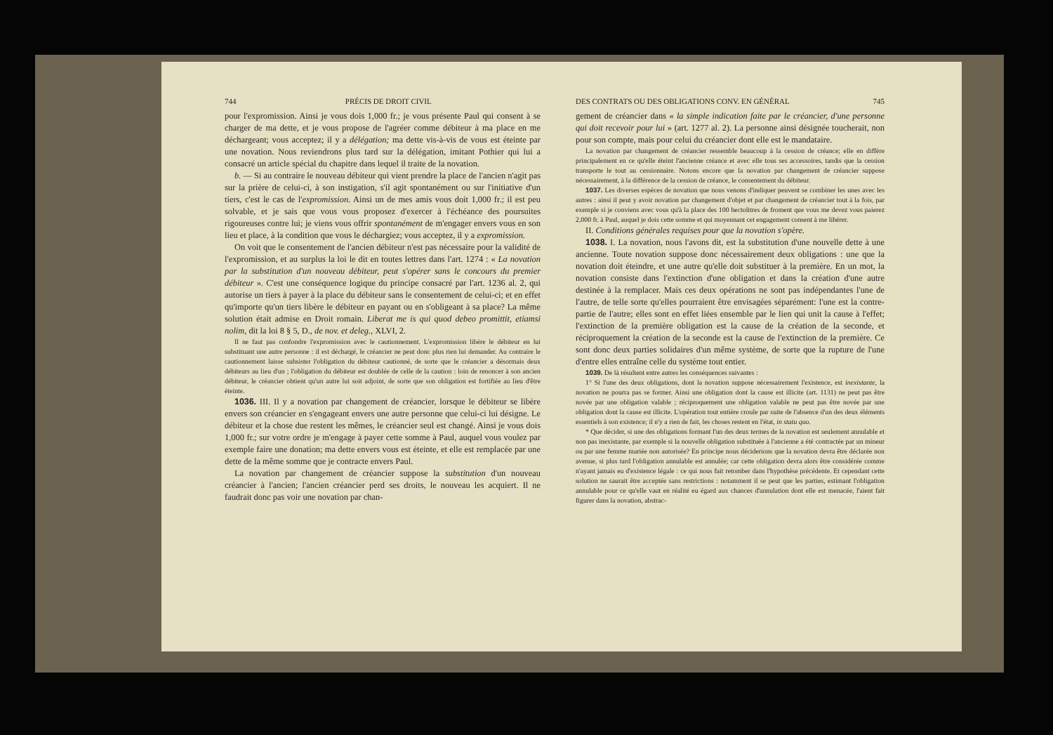744 PRÉCIS DE DROIT CIVIL
pour l'expromission. Ainsi je vous dois 1,000 fr.; je vous présente Paul qui consent à se charger de ma dette, et je vous propose de l'agréer comme débiteur à ma place en me déchargeant; vous acceptez; il y a délégation; ma dette vis-à-vis de vous est éteinte par une novation. Nous reviendrons plus tard sur la délégation, imitant Pothier qui lui a consacré un article spécial du chapitre dans lequel il traite de la novation.
b. — Si au contraire le nouveau débiteur qui vient prendre la place de l'ancien n'agit pas sur la prière de celui-ci, à son instigation, s'il agit spontanément ou sur l'initiative d'un tiers, c'est le cas de l'expromission. Ainsi un de mes amis vous doit 1,000 fr.; il est peu solvable, et je sais que vous vous proposez d'exercer à l'échéance des poursuites rigoureuses contre lui; je viens vous offrir spontanément de m'engager envers vous en son lieu et place, à la condition que vous le déchargiez; vous acceptez, il y a expromission.
On voit que le consentement de l'ancien débiteur n'est pas nécessaire pour la validité de l'expromission, et au surplus la loi le dit en toutes lettres dans l'art. 1274 : « La novation par la substitution d'un nouveau débiteur, peut s'opérer sans le concours du premier débiteur ». C'est une conséquence logique du principe consacré par l'art. 1236 al. 2, qui autorise un tiers à payer à la place du débiteur sans le consentement de celui-ci; et en effet qu'importe qu'un tiers libère le débiteur en payant ou en s'obligeant à sa place? La même solution était admise en Droit romain. Liberat me is qui quod debeo promittit, etiamsi nolim, dit la loi 8 § 5, D., de nov. et deleg., XLVI, 2.
Il ne faut pas confondre l'expromission avec le cautionnement. L'expromission libère le débiteur en lui substituant une autre personne : il est déchargé, le créancier ne peut donc plus rien lui demander. Au contraire le cautionnement laisse subsister l'obligation du débiteur cautionné, de sorte que le créancier a désormais deux débiteurs au lieu d'un ; l'obligation du débiteur est doublée de celle de la caution : loin de renoncer à son ancien débiteur, le créancier obtient qu'un autre lui soit adjoint, de sorte que son obligation est fortifiée au lieu d'être éteinte.
1036. III. Il y a novation par changement de créancier, lorsque le débiteur se libère envers son créancier en s'engageant envers une autre personne que celui-ci lui désigne. Le débiteur et la chose due restent les mêmes, le créancier seul est changé. Ainsi je vous dois 1,000 fr.; sur votre ordre je m'engage à payer cette somme à Paul, auquel vous voulez par exemple faire une donation; ma dette envers vous est éteinte, et elle est remplacée par une dette de la même somme que je contracte envers Paul.
La novation par changement de créancier suppose la substitution d'un nouveau créancier à l'ancien; l'ancien créancier perd ses droits, le nouveau les acquiert. Il ne faudrait donc pas voir une novation par chan-
DES CONTRATS OU DES OBLIGATIONS CONV. EN GÉNÉRAL 745
gement de créancier dans « la simple indication faite par le créancier, d'une personne qui doit recevoir pour lui » (art. 1277 al. 2). La personne ainsi désignée toucherait, non pour son compte, mais pour celui du créancier dont elle est le mandataire.
La novation par changement de créancier ressemble beaucoup à la cession de créance; elle en diffère principalement en ce qu'elle éteint l'ancienne créance et avec elle tous ses accessoires, tandis que la cession transporte le tout au cessionnaire. Notons encore que la novation par changement de créancier suppose nécessairement, à la différence de la cession de créance, le consentement du débiteur.
1037. Les diverses espèces de novation que nous venons d'indiquer peuvent se combiner les unes avec les autres : ainsi il peut y avoir novation par changement d'objet et par changement de créancier tout à la fois, par exemple si je conviens avec vous qu'à la place des 100 hectolitres de froment que vous me devez vous paierez 2,000 fr. à Paul, auquel je dois cette somme et qui moyennant cet engagement consent à me libérer.
II. Conditions générales requises pour que la novation s'opère.
1038. I. La novation, nous l'avons dit, est la substitution d'une nouvelle dette à une ancienne. Toute novation suppose donc nécessairement deux obligations : une que la novation doit éteindre, et une autre qu'elle doit substituer à la première. En un mot, la novation consiste dans l'extinction d'une obligation et dans la création d'une autre destinée à la remplacer. Mais ces deux opérations ne sont pas indépendantes l'une de l'autre, de telle sorte qu'elles pourraient être envisagées séparément: l'une est la contre-partie de l'autre; elles sont en effet liées ensemble par le lien qui unit la cause à l'effet; l'extinction de la première obligation est la cause de la création de la seconde, et réciproquement la création de la seconde est la cause de l'extinction de la première. Ce sont donc deux parties solidaires d'un même système, de sorte que la rupture de l'une d'entre elles entraîne celle du système tout entier.
1039. De là résultent entre autres les conséquences suivantes :
1° Si l'une des deux obligations, dont la novation suppose nécessairement l'existence, est inexistante, la novation ne pourra pas se former. Ainsi une obligation dont la cause est illicite (art. 1131) ne peut pas être novée par une obligation valable ; réciproquement une obligation valable ne peut pas être novée par une obligation dont la cause est illicite. L'opération tout entière croule par suite de l'absence d'un des deux éléments essentiels à son existence; il n'y a rien de fait, les choses restent en l'état, in statu quo.
* Que décider, si une des obligations formant l'un des deux termes de la novation est seulement annulable et non pas inexistante, par exemple si la nouvelle obligation substituée à l'ancienne a été contractée par un mineur ou par une femme mariée non autorisée? En principe nous déciderions que la novation devra être déclarée non avenue, si plus tard l'obligation annulable est annulée; car cette obligation devra alors être considérée comme n'ayant jamais eu d'existence légale : ce qui nous fait retomber dans l'hypothèse précédente. Et cependant cette solution ne saurait être acceptée sans restrictions : notamment il se peut que les parties, estimant l'obligation annulable pour ce qu'elle vaut en réalité eu égard aux chances d'annulation dont elle est menacée, l'aient fait figurer dans la novation, abstrac-